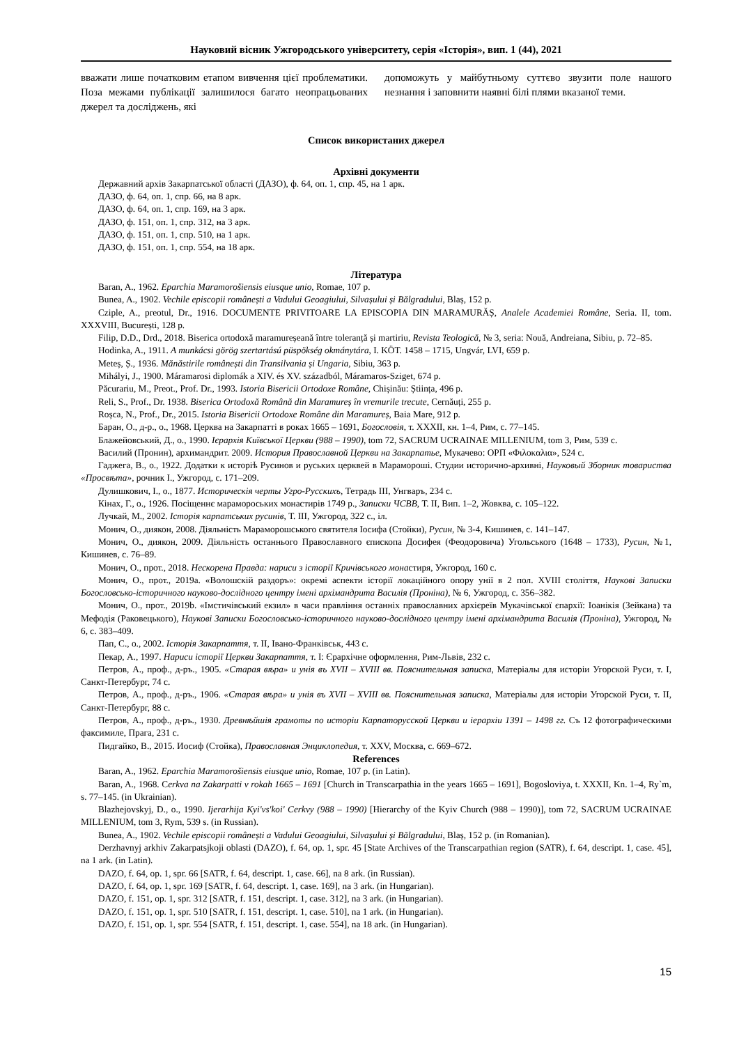Науковий вісник Ужгородського університету, серія «Історія», вип. 1 (44), 2021
вважати лише початковим етапом вивчення цієї проблематики. Поза межами публікації залишилося багато неопрацьованих джерел та досліджень, які
допоможуть у майбутньому суттєво звузити поле нашого незнання і заповнити наявні білі плями вказаної теми.
Список використаних джерел
Архівні документи
Державний архів Закарпатської області (ДАЗО), ф. 64, оп. 1, спр. 45, на 1 арк.
ДАЗО, ф. 64, оп. 1, спр. 66, на 8 арк.
ДАЗО, ф. 64, оп. 1, спр. 169, на 3 арк.
ДАЗО, ф. 151, оп. 1, спр. 312, на 3 арк.
ДАЗО, ф. 151, оп. 1, спр. 510, на 1 арк.
ДАЗО, ф. 151, оп. 1, спр. 554, на 18 арк.
Література
Baran, A., 1962. Eparchia Maramorošiensis eiusque unio, Romae, 107 p.
Bunea, A., 1902. Vechile episcopii românești a Vadului Geoagiului, Silvașului și Bălgradului, Blaș, 152 p.
Cziple, A., preotul, Dr., 1916. DOCUMENTE PRIVITOARE LA EPISCOPIA DIN MARAMURĂȘ, Analele Academiei Române, Seria. II, tom. XXXVIII, București, 128 p.
Filip, D.D., Drd., 2018. Biserica ortodoxă maramureșeană între toleranță și martiriu, Revista Teologică, № 3, seria: Nouă, Andreiana, Sibiu, p. 72–85.
Hodinka, A., 1911. A munkácsi görög szertartású püspökség okmánytára, I. KÖT. 1458 – 1715, Ungvár, LVI, 659 p.
Meteș, Ș., 1936. Mănăstirile românești din Transilvania și Ungaria, Sibiu, 363 p.
Mihályi, J., 1900. Máramarosi diplomák a XIV. és XV. századból, Máramaros-Sziget, 674 p.
Păcurariu, M., Preot., Prof. Dr., 1993. Istoria Bisericii Ortodoxe Române, Chișinău: Știința, 496 p.
Reli, S., Prof., Dr. 1938. Biserica Ortodoxă Română din Maramureș în vremurile trecute, Cernăuți, 255 p.
Roșca, N., Prof., Dr., 2015. Istoria Bisericii Ortodoxe Române din Maramureș, Baia Mare, 912 p.
Баран, О., д-р., о., 1968. Церква на Закарпатті в роках 1665 – 1691, Богословія, т. XXXII, кн. 1–4, Рим, с. 77–145.
Блажейовський, Д., о., 1990. Ієрархія Київської Церкви (988 – 1990), tom 72, SACRUM UCRAINAE MILLENIUM, tom 3, Рим, 539 с.
Василий (Пронин), архимандрит. 2009. История Православной Церкви на Закарпатье, Мукачево: ОРП «Φιλοκαλια», 524 с.
Гаджега, В., о., 1922. Додатки к исторiѣ Русинов и руських церквей в Марамороші. Студии исторично-архивні, Науковый Зборник товариства «Просвѣта», рочник I., Ужгород, с. 171–209.
Дулишкович, I., о., 1877. Историческія черты Угро-Русскихъ, Тетрадь III, Унгваръ, 234 с.
Кінах, Г., о., 1926. Посіщеннє марамороських монастирів 1749 р., Записки ЧСВВ, Т. II, Вип. 1–2, Жовква, с. 105–122.
Лучкай, М., 2002. Історія карпатських русинів, Т. III, Ужгород, 322 с., іл.
Монич, О., диякон, 2008. Діяльність Мараморошського святителя Іосифа (Стойки), Русин, № 3-4, Кишинев, с. 141–147.
Монич, О., диякон, 2009. Діяльність останнього Православного єпископа Досифея (Феодоровича) Угольського (1648 – 1733), Русин, №1, Кишинев, с. 76–89.
Монич, О., прот., 2018. Нескорена Правда: нариси з історії Кричівського монастиря, Ужгород, 160 с.
Монич, О., прот., 2019a. «Волошскій раздоръ»: окремі аспекти історії локаційного опору унії в 2 пол. XVIII століття, Наукові Записки Богословсько-історичного науково-дослідного центру імені архімандрита Василія (Проніна), № 6, Ужгород, с. 356–382.
Монич, О., прот., 2019b. «Імстичівський екзил» в часи правління останніх православних архієреїв Мукачівської єпархії: Іоанікія (Зейкана) та Мефодія (Раковецького), Наукові Записки Богословсько-історичного науково-дослідного центру імені архімандрита Василія (Проніна), Ужгород, № 6, с. 383–409.
Пап, С., о., 2002. Історія Закарпаття, т. II, Івано-Франківськ, 443 с.
Пекар, А., 1997. Нариси історії Церкви Закарпаття, т. I: Єрархічне оформлення, Рим-Львів, 232 с.
Петров, А., проф., д-ръ., 1905. «Старая вѣра» и унія въ XVII – XVIII вв. Пояснительная записка, Матеріалы для исторіи Угорской Руси, т. I, Санкт-Петербург, 74 с.
Петров, А., проф., д-ръ., 1906. «Старая вѣра» и унія въ XVII – XVIII вв. Пояснительная записка, Матеріалы для исторіи Угорской Руси, т. II, Санкт-Петербург, 88 с.
Петров, А., проф., д-ръ., 1930. Древнѣйшія грамоты по исторіи Карпаторусской Церкви и іерархіи 1391 – 1498 гг. Съ 12 фотографическими факсимиле, Прага, 231 с.
Пидгайко, В., 2015. Иосиф (Стойка), Православная Энциклопедия, т. XXV, Москва, с. 669–672.
References
Baran, A., 1962. Eparchia Maramorošiensis eiusque unio, Romae, 107 p. (in Latin).
Baran, A., 1968. Cerkva na Zakarpatti v rokah 1665 – 1691 [Church in Transcarpathia in the years 1665 – 1691], Bogosloviya, t. XXXII, Kn. 1–4, Ry`m, s. 77–145. (in Ukrainian).
Blazhejovskyj, D., o., 1990. Ijerarhija Kyi'vs'koi' Cerkvy (988 – 1990) [Hierarchy of the Kyiv Church (988 – 1990)], tom 72, SACRUM UCRAINAE MILLENIUM, tom 3, Rym, 539 s. (in Russian).
Bunea, A., 1902. Vechile episcopii românești a Vadului Geoagiului, Silvașului și Bălgradului, Blaș, 152 p. (in Romanian).
Derzhavnyj arkhiv Zakarpatsjkoji oblasti (DAZO), f. 64, op. 1, spr. 45 [State Archives of the Transcarpathian region (SATR), f. 64, descript. 1, case. 45], na 1 ark. (in Latin).
DAZO, f. 64, op. 1, spr. 66 [SATR, f. 64, descript. 1, case. 66], na 8 ark. (in Russian).
DAZO, f. 64, op. 1, spr. 169 [SATR, f. 64, descript. 1, case. 169], na 3 ark. (in Hungarian).
DAZO, f. 151, op. 1, spr. 312 [SATR, f. 151, descript. 1, case. 312], na 3 ark. (in Hungarian).
DAZO, f. 151, op. 1, spr. 510 [SATR, f. 151, descript. 1, case. 510], na 1 ark. (in Hungarian).
DAZO, f. 151, op. 1, spr. 554 [SATR, f. 151, descript. 1, case. 554], na 18 ark. (in Hungarian).
15